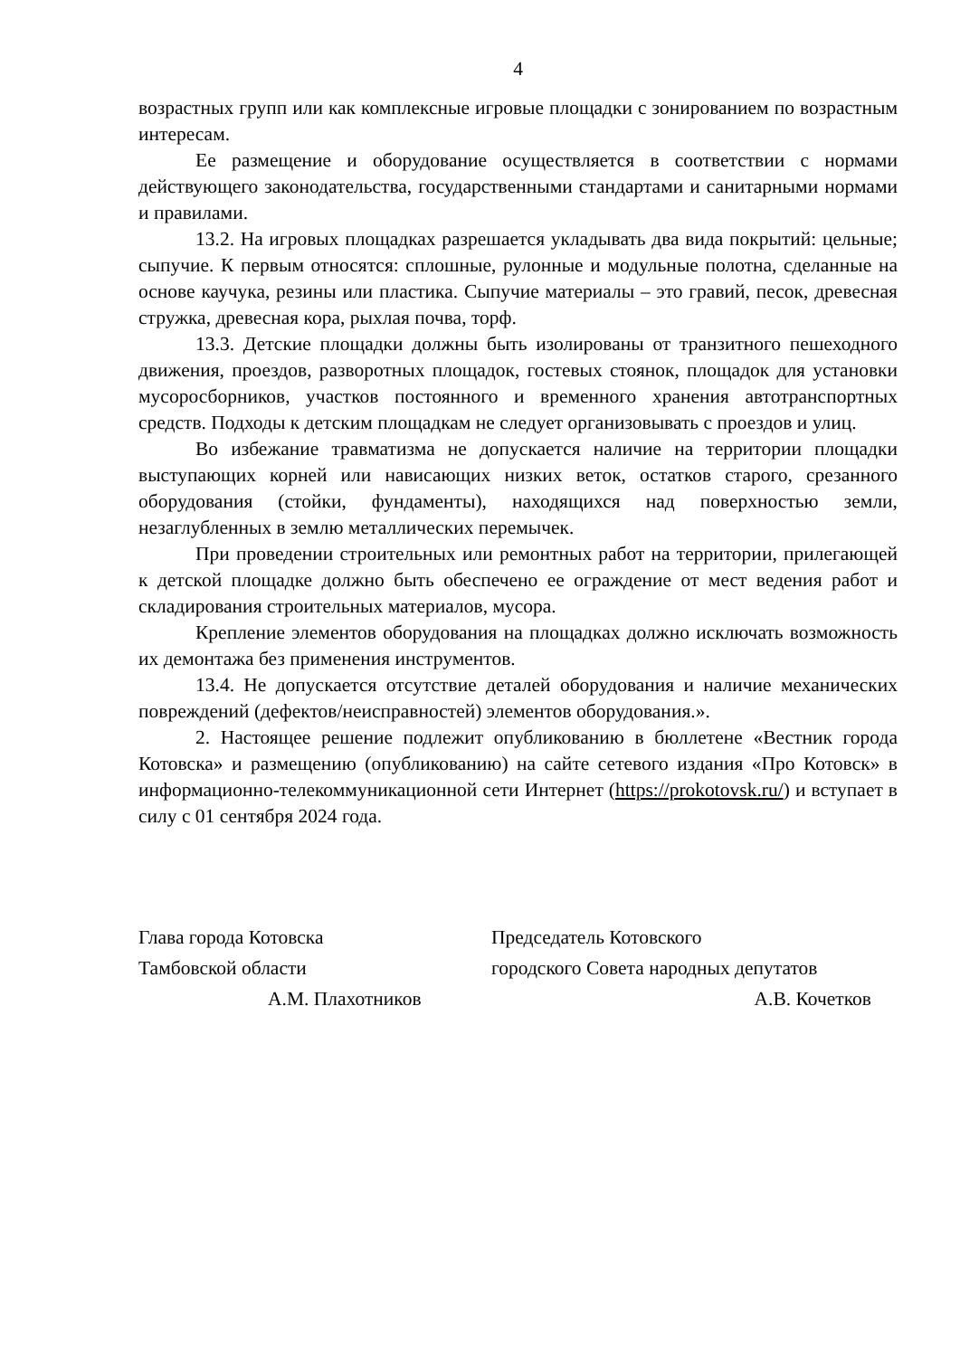4
возрастных групп или как комплексные игровые площадки с зонированием по возрастным интересам.
Ее размещение и оборудование осуществляется в соответствии с нормами действующего законодательства, государственными стандартами и санитарными нормами и правилами.
13.2. На игровых площадках разрешается укладывать два вида покрытий: цельные; сыпучие. К первым относятся: сплошные, рулонные и модульные полотна, сделанные на основе каучука, резины или пластика. Сыпучие материалы – это гравий, песок, древесная стружка, древесная кора, рыхлая почва, торф.
13.3. Детские площадки должны быть изолированы от транзитного пешеходного движения, проездов, разворотных площадок, гостевых стоянок, площадок для установки мусоросборников, участков постоянного и временного хранения автотранспортных средств. Подходы к детским площадкам не следует организовывать с проездов и улиц.
Во избежание травматизма не допускается наличие на территории площадки выступающих корней или нависающих низких веток, остатков старого, срезанного оборудования (стойки, фундаменты), находящихся над поверхностью земли, незаглубленных в землю металлических перемычек.
При проведении строительных или ремонтных работ на территории, прилегающей к детской площадке должно быть обеспечено ее ограждение от мест ведения работ и складирования строительных материалов, мусора.
Крепление элементов оборудования на площадках должно исключать возможность их демонтажа без применения инструментов.
13.4. Не допускается отсутствие деталей оборудования и наличие механических повреждений (дефектов/неисправностей) элементов оборудования.».
2. Настоящее решение подлежит опубликованию в бюллетене «Вестник города Котовска» и размещению (опубликованию) на сайте сетевого издания «Про Котовск» в информационно-телекоммуникационной сети Интернет (https://prokotovsk.ru/) и вступает в силу с 01 сентября 2024 года.
Глава города Котовска
Тамбовской области
А.М. Плахотников
Председатель Котовского
городского Совета народных депутатов
А.В. Кочетков